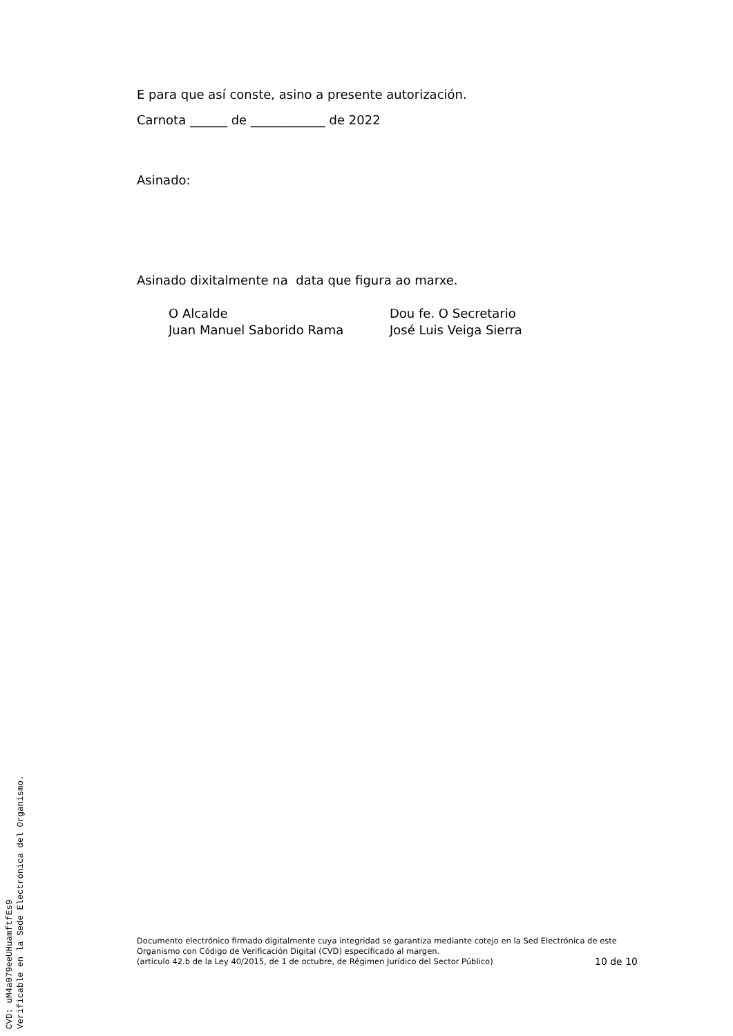E para que así conste, asino a presente autorización.
Carnota ______ de ____________ de 2022
Asinado:
Asinado dixitalmente na data que figura ao marxe.
O Alcalde
Juan Manuel Saborido Rama
Dou fe. O Secretario
José Luis Veiga Sierra
Documento electrónico firmado digitalmente cuya integridad se garantiza mediante cotejo en la Sed Electrónica de este Organismo con Código de Verificación Digital (CVD) especificado al margen.
(artículo 42.b de la Ley 40/2015, de 1 de octubre, de Régimen Jurídico del Sector Público)
10 de 10
CVD: uM4a079eeUHuamftfEs9
Verificable en la Sede Electrónica del Organismo.